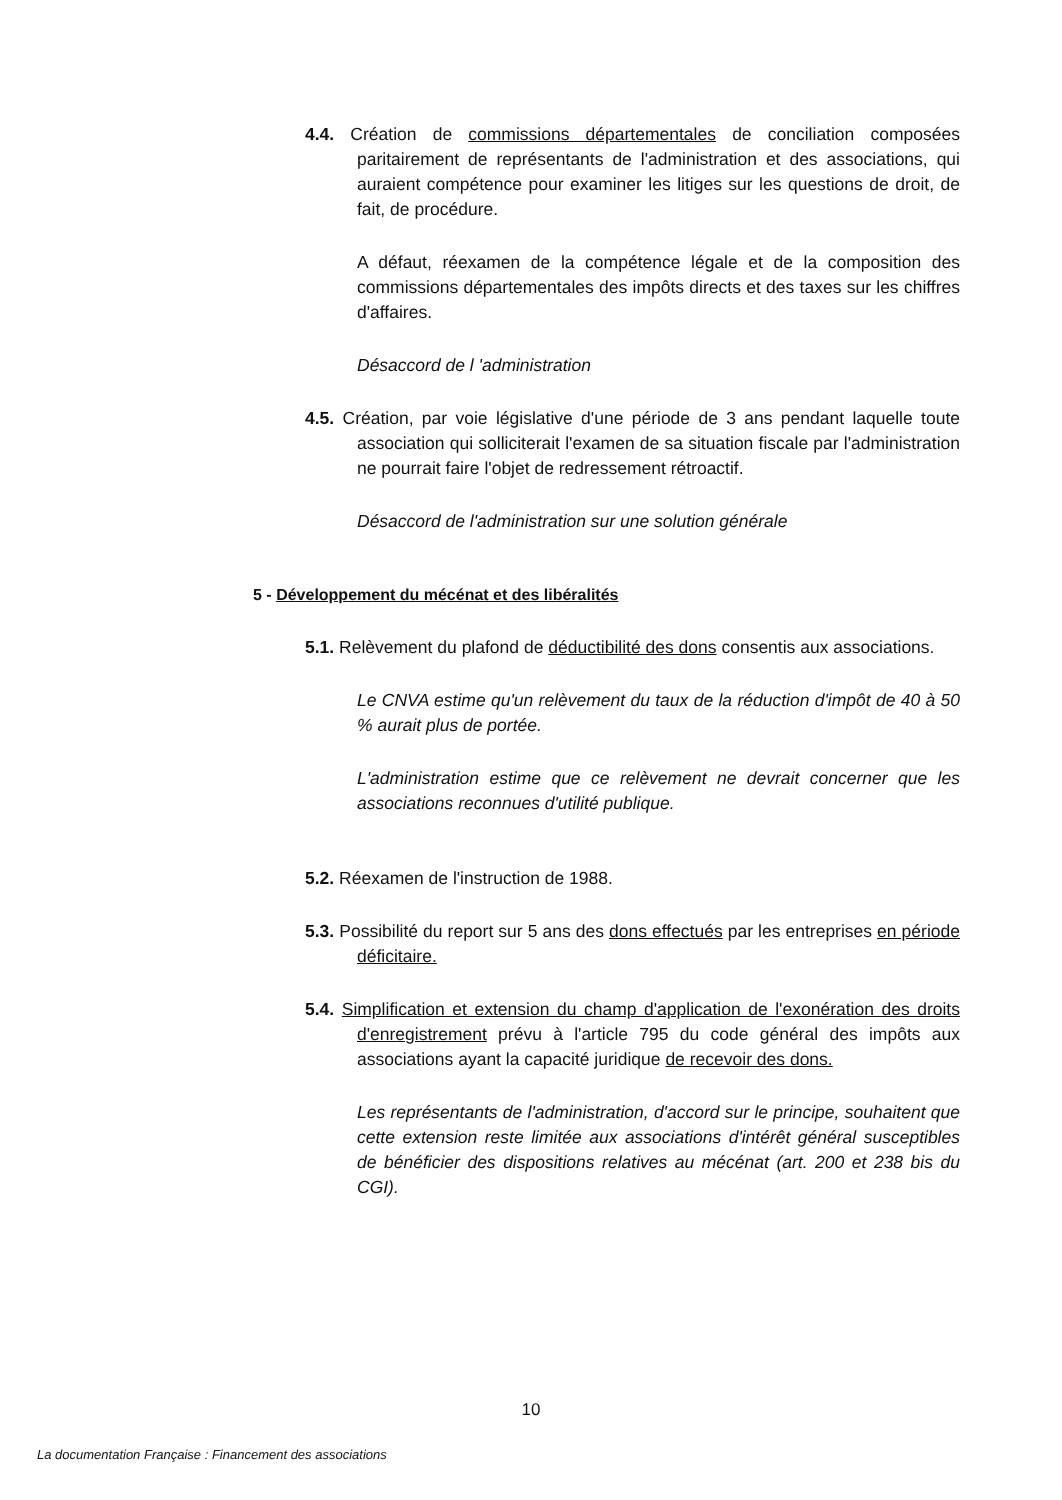4.4. Création de commissions départementales de conciliation composées paritairement de représentants de l'administration et des associations, qui auraient compétence pour examiner les litiges sur les questions de droit, de fait, de procédure.
A défaut, réexamen de la compétence légale et de la composition des commissions départementales des impôts directs et des taxes sur les chiffres d'affaires.
Désaccord de l 'administration
4.5. Création, par voie législative d'une période de 3 ans pendant laquelle toute association qui solliciterait l'examen de sa situation fiscale par l'administration ne pourrait faire l'objet de redressement rétroactif.
Désaccord de l'administration sur une solution générale
5 - Développement du mécénat et des libéralités
5.1. Relèvement du plafond de déductibilité des dons consentis aux associations.
Le CNVA estime qu'un relèvement du taux de la réduction d'impôt de 40 à 50 % aurait plus de portée.
L'administration estime que ce relèvement ne devrait concerner que les associations reconnues d'utilité publique.
5.2. Réexamen de l'instruction de 1988.
5.3. Possibilité du report sur 5 ans des dons effectués par les entreprises en période déficitaire.
5.4. Simplification et extension du champ d'application de l'exonération des droits d'enregistrement prévu à l'article 795 du code général des impôts aux associations ayant la capacité juridique de recevoir des dons.
Les représentants de l'administration, d'accord sur le principe, souhaitent que cette extension reste limitée aux associations d'intérêt général susceptibles de bénéficier des dispositions relatives au mécénat (art. 200 et 238 bis du CGI).
10
La documentation Française : Financement des associations